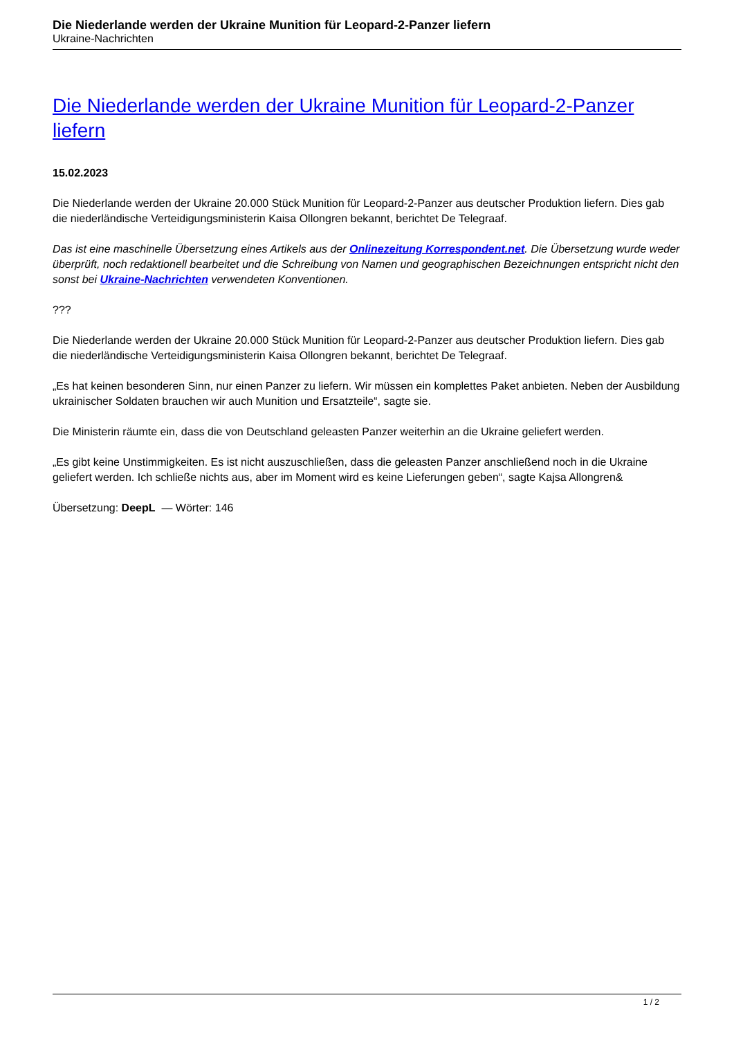Die Niederlande werden der Ukraine Munition für Leopard-2-Panzer liefern
Ukraine-Nachrichten
Die Niederlande werden der Ukraine Munition für Leopard-2-Panzer liefern
15.02.2023
Die Niederlande werden der Ukraine 20.000 Stück Munition für Leopard-2-Panzer aus deutscher Produktion liefern. Dies gab die niederländische Verteidigungsministerin Kaisa Ollongren bekannt, berichtet De Telegraaf.
Das ist eine maschinelle Übersetzung eines Artikels aus der Onlinezeitung Korrespondent.net. Die Übersetzung wurde weder überprüft, noch redaktionell bearbeitet und die Schreibung von Namen und geographischen Bezeichnungen entspricht nicht den sonst bei Ukraine-Nachrichten verwendeten Konventionen.
???
Die Niederlande werden der Ukraine 20.000 Stück Munition für Leopard-2-Panzer aus deutscher Produktion liefern. Dies gab die niederländische Verteidigungsministerin Kaisa Ollongren bekannt, berichtet De Telegraaf.
„Es hat keinen besonderen Sinn, nur einen Panzer zu liefern. Wir müssen ein komplettes Paket anbieten. Neben der Ausbildung ukrainischer Soldaten brauchen wir auch Munition und Ersatzteile“, sagte sie.
Die Ministerin räumte ein, dass die von Deutschland geleasten Panzer weiterhin an die Ukraine geliefert werden.
„Es gibt keine Unstimmigkeiten. Es ist nicht auszuschließen, dass die geleasten Panzer anschließend noch in die Ukraine geliefert werden. Ich schließe nichts aus, aber im Moment wird es keine Lieferungen geben“, sagte Kajsa Allongren&
Übersetzung: DeepL — Wörter: 146
1 / 2